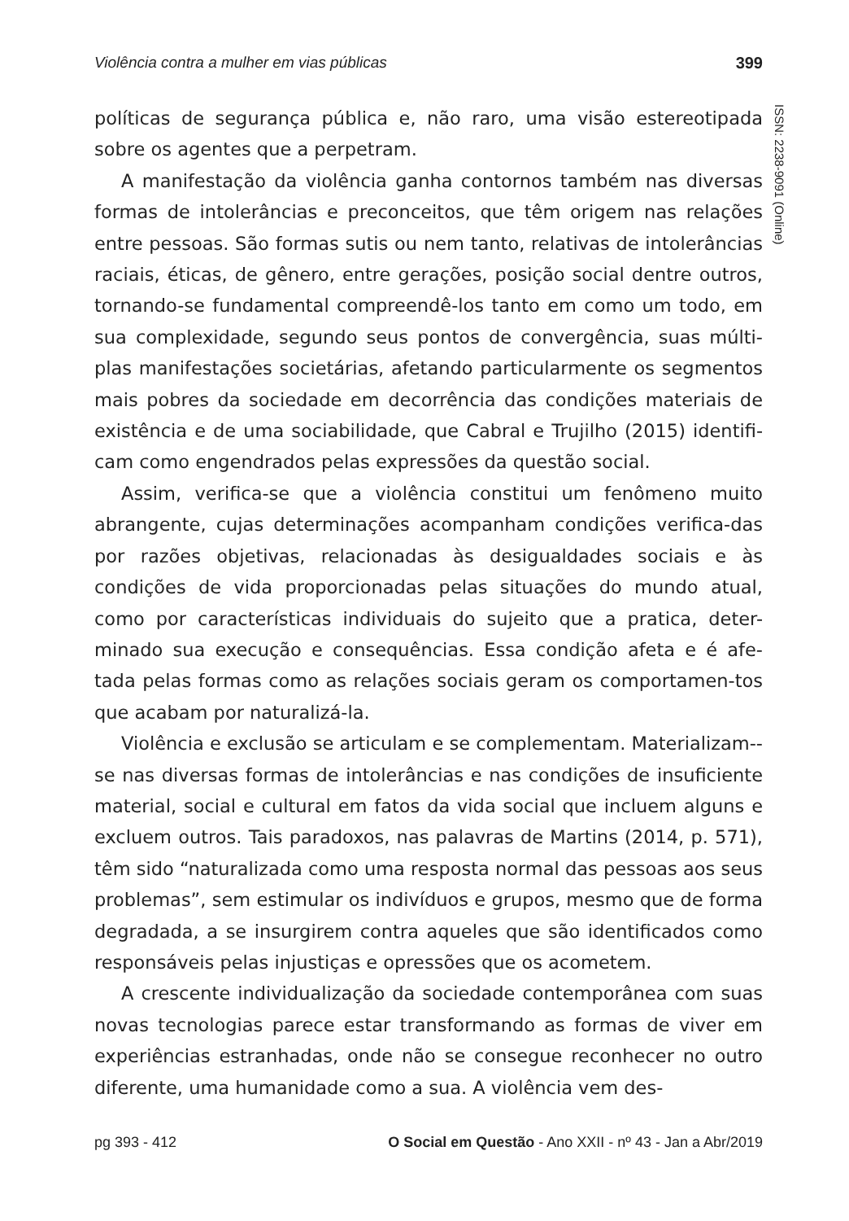Violência contra a mulher em vias públicas 399
ISSN: 2238-9091 (Online)
políticas de segurança pública e, não raro, uma visão estereotipada sobre os agentes que a perpetram.
A manifestação da violência ganha contornos também nas diversas formas de intolerâncias e preconceitos, que têm origem nas relações entre pessoas. São formas sutis ou nem tanto, relativas de intolerâncias raciais, éticas, de gênero, entre gerações, posição social dentre outros, tornando-se fundamental compreendê-los tanto em como um todo, em sua complexidade, segundo seus pontos de convergência, suas múlti-plas manifestações societárias, afetando particularmente os segmentos mais pobres da sociedade em decorrência das condições materiais de existência e de uma sociabilidade, que Cabral e Trujilho (2015) identifi-cam como engendrados pelas expressões da questão social.
Assim, verifica-se que a violência constitui um fenômeno muito abrangente, cujas determinações acompanham condições verifica-das por razões objetivas, relacionadas às desigualdades sociais e às condições de vida proporcionadas pelas situações do mundo atual, como por características individuais do sujeito que a pratica, deter-minado sua execução e consequências. Essa condição afeta e é afe-tada pelas formas como as relações sociais geram os comportamen-tos que acabam por naturalizá-la.
Violência e exclusão se articulam e se complementam. Materializam--se nas diversas formas de intolerâncias e nas condições de insuficiente material, social e cultural em fatos da vida social que incluem alguns e excluem outros. Tais paradoxos, nas palavras de Martins (2014, p. 571), têm sido “naturalizada como uma resposta normal das pessoas aos seus problemas”, sem estimular os indivíduos e grupos, mesmo que de forma degradada, a se insurgirem contra aqueles que são identificados como responsáveis pelas injustiças e opressões que os acometem.
A crescente individualização da sociedade contemporânea com suas novas tecnologias parece estar transformando as formas de viver em experiências estranhadas, onde não se consegue reconhecer no outro diferente, uma humanidade como a sua. A violência vem des-
pg 393 - 412 O Social em Questão - Ano XXII - nº 43 - Jan a Abr/2019